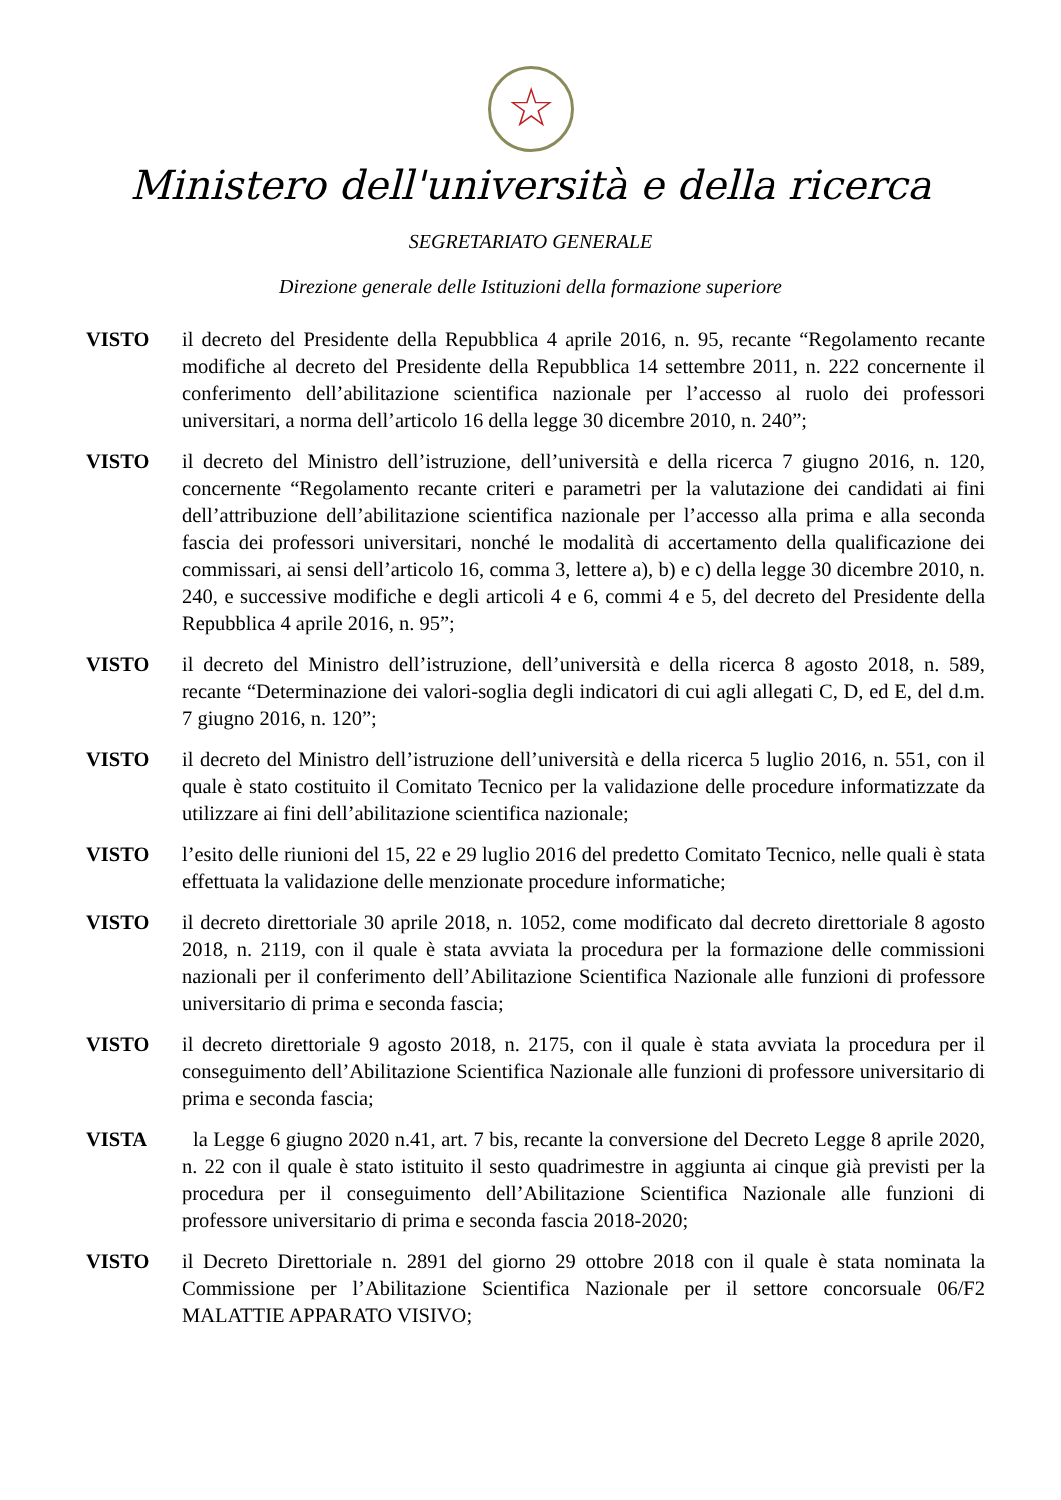☆
Ministero dell'università e della ricerca
SEGRETARIATO GENERALE
Direzione generale delle Istituzioni della formazione superiore
VISTO il decreto del Presidente della Repubblica 4 aprile 2016, n. 95, recante “Regolamento recante modifiche al decreto del Presidente della Repubblica 14 settembre 2011, n. 222 concernente il conferimento dell’abilitazione scientifica nazionale per l’accesso al ruolo dei professori universitari, a norma dell’articolo 16 della legge 30 dicembre 2010, n. 240”;
VISTO il decreto del Ministro dell’istruzione, dell’università e della ricerca 7 giugno 2016, n. 120, concernente “Regolamento recante criteri e parametri per la valutazione dei candidati ai fini dell’attribuzione dell’abilitazione scientifica nazionale per l’accesso alla prima e alla seconda fascia dei professori universitari, nonché le modalità di accertamento della qualificazione dei commissari, ai sensi dell’articolo 16, comma 3, lettere a), b) e c) della legge 30 dicembre 2010, n. 240, e successive modifiche e degli articoli 4 e 6, commi 4 e 5, del decreto del Presidente della Repubblica 4 aprile 2016, n. 95”;
VISTO il decreto del Ministro dell’istruzione, dell’università e della ricerca 8 agosto 2018, n. 589, recante “Determinazione dei valori-soglia degli indicatori di cui agli allegati C, D, ed E, del d.m. 7 giugno 2016, n. 120”;
VISTO il decreto del Ministro dell’istruzione dell’università e della ricerca 5 luglio 2016, n. 551, con il quale è stato costituito il Comitato Tecnico per la validazione delle procedure informatizzate da utilizzare ai fini dell’abilitazione scientifica nazionale;
VISTO l’esito delle riunioni del 15, 22 e 29 luglio 2016 del predetto Comitato Tecnico, nelle quali è stata effettuata la validazione delle menzionate procedure informatiche;
VISTO il decreto direttoriale 30 aprile 2018, n. 1052, come modificato dal decreto direttoriale 8 agosto 2018, n. 2119, con il quale è stata avviata la procedura per la formazione delle commissioni nazionali per il conferimento dell’Abilitazione Scientifica Nazionale alle funzioni di professore universitario di prima e seconda fascia;
VISTO il decreto direttoriale 9 agosto 2018, n. 2175, con il quale è stata avviata la procedura per il conseguimento dell’Abilitazione Scientifica Nazionale alle funzioni di professore universitario di prima e seconda fascia;
VISTA la Legge 6 giugno 2020 n.41, art. 7 bis, recante la conversione del Decreto Legge 8 aprile 2020, n. 22 con il quale è stato istituito il sesto quadrimestre in aggiunta ai cinque già previsti per la procedura per il conseguimento dell’Abilitazione Scientifica Nazionale alle funzioni di professore universitario di prima e seconda fascia 2018-2020;
VISTO il Decreto Direttoriale n. 2891 del giorno 29 ottobre 2018 con il quale è stata nominata la Commissione per l’Abilitazione Scientifica Nazionale per il settore concorsuale 06/F2 MALATTIE APPARATO VISIVO;